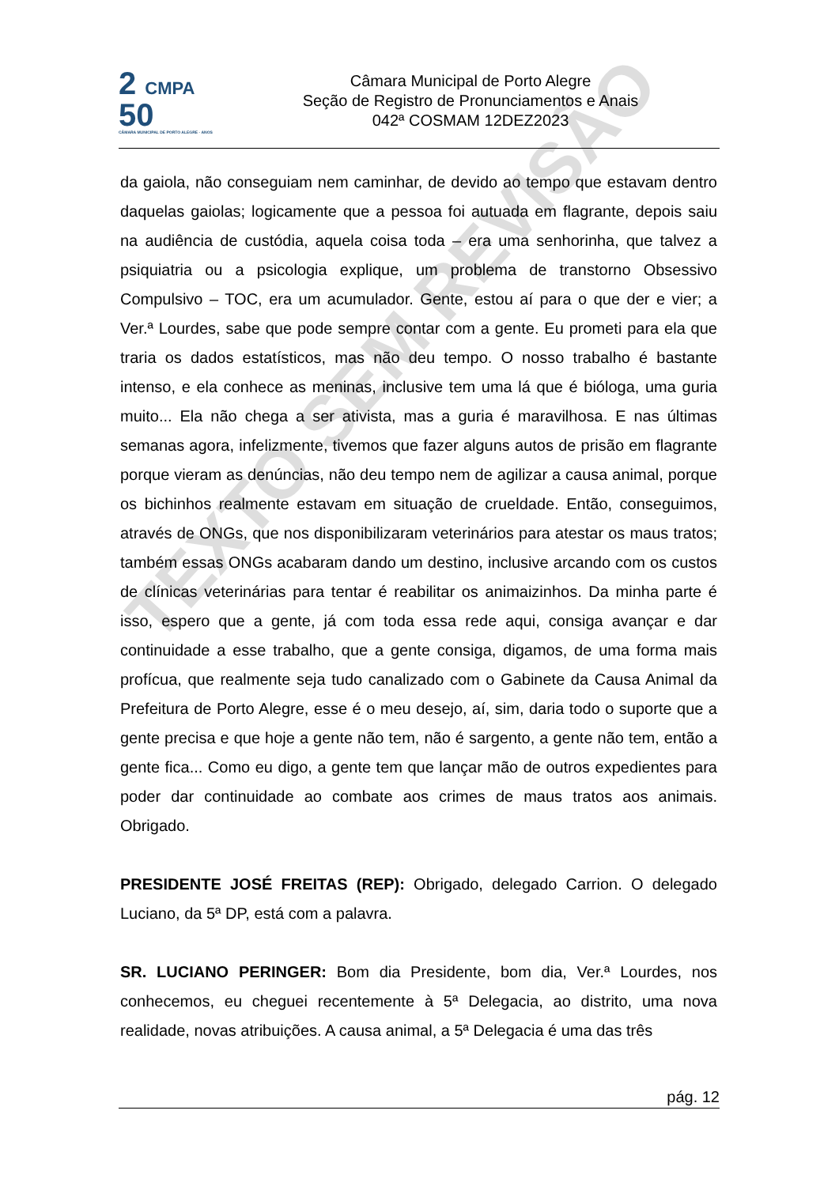2 CMPA
50
CÂMARA MUNICIPAL DE PORTO ALEGRE · ANOS
Câmara Municipal de Porto Alegre
Seção de Registro de Pronunciamentos e Anais
042ª COSMAM 12DEZ2023
TEXTO SEM REVISÃO
da gaiola, não conseguiam nem caminhar, de devido ao tempo que estavam dentro daquelas gaiolas; logicamente que a pessoa foi autuada em flagrante, depois saiu na audiência de custódia, aquela coisa toda – era uma senhorinha, que talvez a psiquiatria ou a psicologia explique, um problema de transtorno Obsessivo Compulsivo – TOC, era um acumulador. Gente, estou aí para o que der e vier; a Ver.ª Lourdes, sabe que pode sempre contar com a gente. Eu prometi para ela que traria os dados estatísticos, mas não deu tempo. O nosso trabalho é bastante intenso, e ela conhece as meninas, inclusive tem uma lá que é bióloga, uma guria muito... Ela não chega a ser ativista, mas a guria é maravilhosa. E nas últimas semanas agora, infelizmente, tivemos que fazer alguns autos de prisão em flagrante porque vieram as denúncias, não deu tempo nem de agilizar a causa animal, porque os bichinhos realmente estavam em situação de crueldade. Então, conseguimos, através de ONGs, que nos disponibilizaram veterinários para atestar os maus tratos; também essas ONGs acabaram dando um destino, inclusive arcando com os custos de clínicas veterinárias para tentar é reabilitar os animaizinhos. Da minha parte é isso, espero que a gente, já com toda essa rede aqui, consiga avançar e dar continuidade a esse trabalho, que a gente consiga, digamos, de uma forma mais profícua, que realmente seja tudo canalizado com o Gabinete da Causa Animal da Prefeitura de Porto Alegre, esse é o meu desejo, aí, sim, daria todo o suporte que a gente precisa e que hoje a gente não tem, não é sargento, a gente não tem, então a gente fica... Como eu digo, a gente tem que lançar mão de outros expedientes para poder dar continuidade ao combate aos crimes de maus tratos aos animais. Obrigado.
PRESIDENTE JOSÉ FREITAS (REP): Obrigado, delegado Carrion. O delegado Luciano, da 5ª DP, está com a palavra.
SR. LUCIANO PERINGER: Bom dia Presidente, bom dia, Ver.ª Lourdes, nos conhecemos, eu cheguei recentemente à 5ª Delegacia, ao distrito, uma nova realidade, novas atribuições. A causa animal, a 5ª Delegacia é uma das três
pág. 12